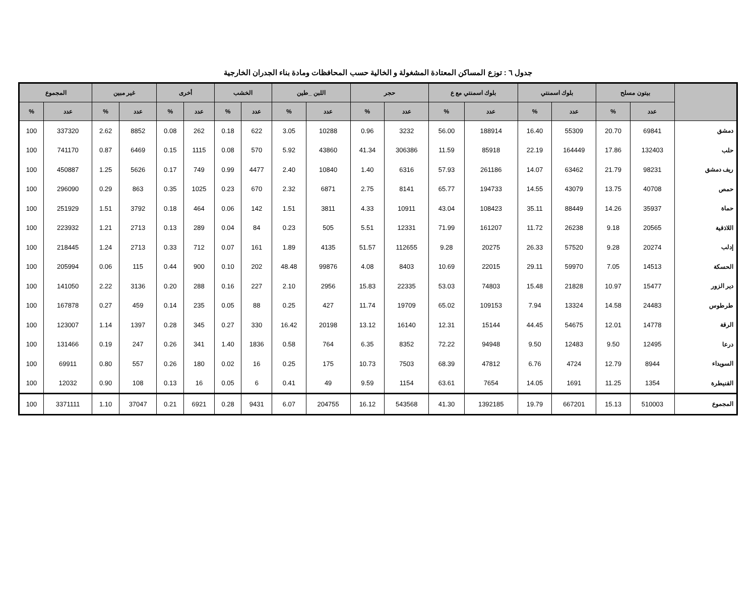جدول ٦ : توزع المساكن المعتادة المشغولة و الخالية حسب المحافظات ومادة بناء الجدران الخارجية
| | بيتون مسلح | | بلوك اسمنتي | | بلوك اسمنتي مع ع | | حجر | | اللبن _طين | | الخشب | | أخرى | | غير مبين | | المجموع | |
| --- | --- | --- | --- | --- | --- | --- | --- | --- | --- | --- | --- | --- | --- | --- | --- | --- | --- | --- |
| | عدد | % | عدد | % | عدد | % | عدد | % | عدد | % | عدد | % | عدد | % | عدد | % | عدد | % |
| دمشق | 69841 | 20.70 | 55309 | 16.40 | 188914 | 56.00 | 3232 | 0.96 | 10288 | 3.05 | 622 | 0.18 | 262 | 0.08 | 8852 | 2.62 | 337320 | 100 |
| حلب | 132403 | 17.86 | 164449 | 22.19 | 85918 | 11.59 | 306386 | 41.34 | 43860 | 5.92 | 570 | 0.08 | 1115 | 0.15 | 6469 | 0.87 | 741170 | 100 |
| ريف دمشق | 98231 | 21.79 | 63462 | 14.07 | 261186 | 57.93 | 6316 | 1.40 | 10840 | 2.40 | 4477 | 0.99 | 749 | 0.17 | 5626 | 1.25 | 450887 | 100 |
| حمص | 40708 | 13.75 | 43079 | 14.55 | 194733 | 65.77 | 8141 | 2.75 | 6871 | 2.32 | 670 | 0.23 | 1025 | 0.35 | 863 | 0.29 | 296090 | 100 |
| حماة | 35937 | 14.26 | 88449 | 35.11 | 108423 | 43.04 | 10911 | 4.33 | 3811 | 1.51 | 142 | 0.06 | 464 | 0.18 | 3792 | 1.51 | 251929 | 100 |
| اللاذقية | 20565 | 9.18 | 26238 | 11.72 | 161207 | 71.99 | 12331 | 5.51 | 505 | 0.23 | 84 | 0.04 | 289 | 0.13 | 2713 | 1.21 | 223932 | 100 |
| إدلب | 20274 | 9.28 | 57520 | 26.33 | 20275 | 9.28 | 112655 | 51.57 | 4135 | 1.89 | 161 | 0.07 | 712 | 0.33 | 2713 | 1.24 | 218445 | 100 |
| الحسكة | 14513 | 7.05 | 59970 | 29.11 | 22015 | 10.69 | 8403 | 4.08 | 99876 | 48.48 | 202 | 0.10 | 900 | 0.44 | 115 | 0.06 | 205994 | 100 |
| دير الزور | 15477 | 10.97 | 21828 | 15.48 | 74803 | 53.03 | 22335 | 15.83 | 2956 | 2.10 | 227 | 0.16 | 288 | 0.20 | 3136 | 2.22 | 141050 | 100 |
| طرطوس | 24483 | 14.58 | 13324 | 7.94 | 109153 | 65.02 | 19709 | 11.74 | 427 | 0.25 | 88 | 0.05 | 235 | 0.14 | 459 | 0.27 | 167878 | 100 |
| الرقة | 14778 | 12.01 | 54675 | 44.45 | 15144 | 12.31 | 16140 | 13.12 | 20198 | 16.42 | 330 | 0.27 | 345 | 0.28 | 1397 | 1.14 | 123007 | 100 |
| درعا | 12495 | 9.50 | 12483 | 9.50 | 94948 | 72.22 | 8352 | 6.35 | 764 | 0.58 | 1836 | 1.40 | 341 | 0.26 | 247 | 0.19 | 131466 | 100 |
| السويداء | 8944 | 12.79 | 4724 | 6.76 | 47812 | 68.39 | 7503 | 10.73 | 175 | 0.25 | 16 | 0.02 | 180 | 0.26 | 557 | 0.80 | 69911 | 100 |
| القنيطرة | 1354 | 11.25 | 1691 | 14.05 | 7654 | 63.61 | 1154 | 9.59 | 49 | 0.41 | 6 | 0.05 | 16 | 0.13 | 108 | 0.90 | 12032 | 100 |
| المجموع | 510003 | 15.13 | 667201 | 19.79 | 1392185 | 41.30 | 543568 | 16.12 | 204755 | 6.07 | 9431 | 0.28 | 6921 | 0.21 | 37047 | 1.10 | 3371111 | 100 |